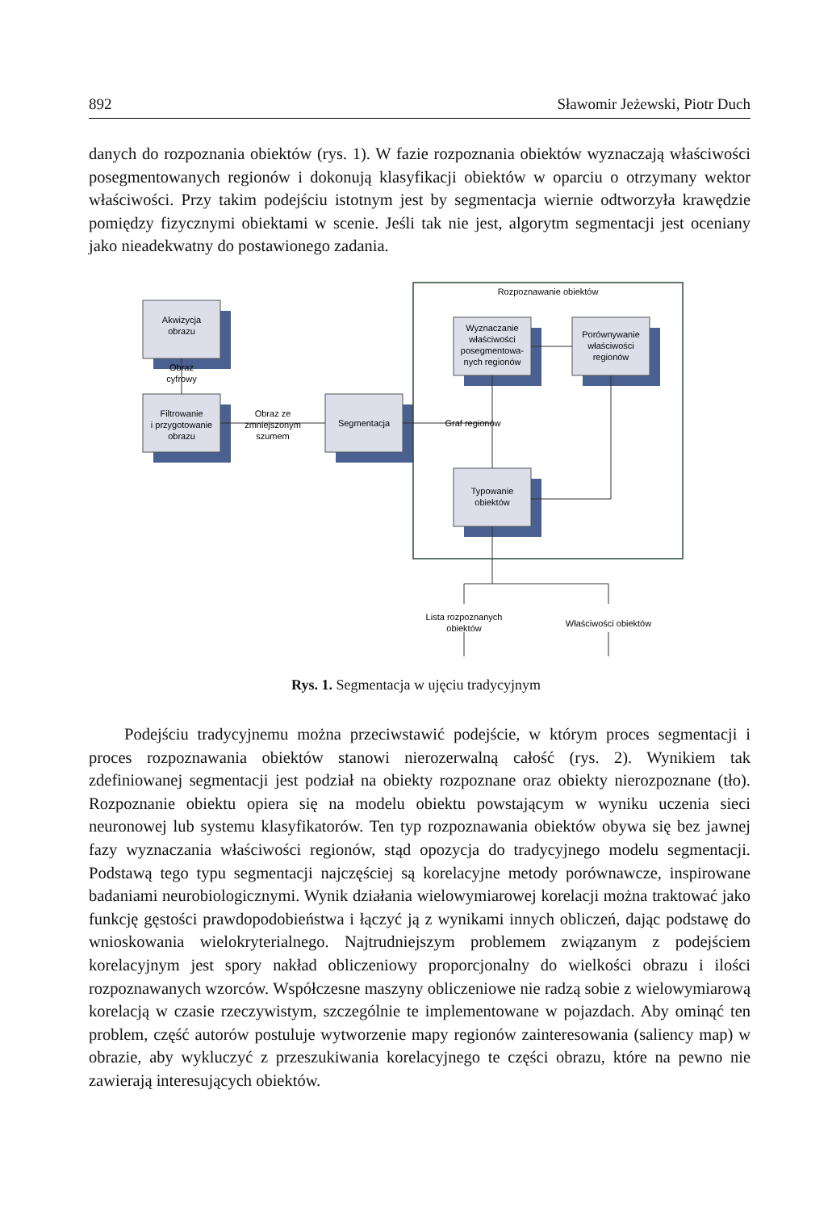892 Sławomir Jeżewski, Piotr Duch
danych do rozpoznania obiektów (rys. 1). W fazie rozpoznania obiektów wyznaczają właściwości posegmentowanych regionów i dokonują klasyfikacji obiektów w oparciu o otrzymany wektor właściwości. Przy takim podejściu istotnym jest by segmentacja wiernie odtworzyła krawędzie pomiędzy fizycznymi obiektami w scenie. Jeśli tak nie jest, algorytm segmentacji jest oceniany jako nieadekwatny do postawionego zadania.
Rozpoznawanie obiektów
Akwizycja
obrazu
Obraz
cyfrowy
Filtrowanie
i przygotowanie
obrazu
Obraz ze
zmniejszonym
szumem
Segmentacja
Graf regionów
Wyznaczanie
właściwości
posegmentowa-
nych regionów
Porównywanie
właściwości
regionów
Typowanie
obiektów
Lista rozpoznanych
obiektów
Właściwości obiektów
Rys. 1. Segmentacja w ujęciu tradycyjnym
Podejściu tradycyjnemu można przeciwstawić podejście, w którym proces segmentacji i proces rozpoznawania obiektów stanowi nierozerwalną całość (rys. 2). Wynikiem tak zdefiniowanej segmentacji jest podział na obiekty rozpoznane oraz obiekty nierozpoznane (tło). Rozpoznanie obiektu opiera się na modelu obiektu powstającym w wyniku uczenia sieci neuronowej lub systemu klasyfikatorów. Ten typ rozpoznawania obiektów obywa się bez jawnej fazy wyznaczania właściwości regionów, stąd opozycja do tradycyjnego modelu segmentacji. Podstawą tego typu segmentacji najczęściej są korelacyjne metody porównawcze, inspirowane badaniami neurobiologicznymi. Wynik działania wielowymiarowej korelacji można traktować jako funkcję gęstości prawdopodobieństwa i łączyć ją z wynikami innych obliczeń, dając podstawę do wnioskowania wielokryterialnego. Najtrudniejszym problemem związanym z podejściem korelacyjnym jest spory nakład obliczeniowy proporcjonalny do wielkości obrazu i ilości rozpoznawanych wzorców. Współczesne maszyny obliczeniowe nie radzą sobie z wielowymiarową korelacją w czasie rzeczywistym, szczególnie te implementowane w pojazdach. Aby ominąć ten problem, część autorów postuluje wytworzenie mapy regionów zainteresowania (saliency map) w obrazie, aby wykluczyć z przeszukiwania korelacyjnego te części obrazu, które na pewno nie zawierają interesujących obiektów.